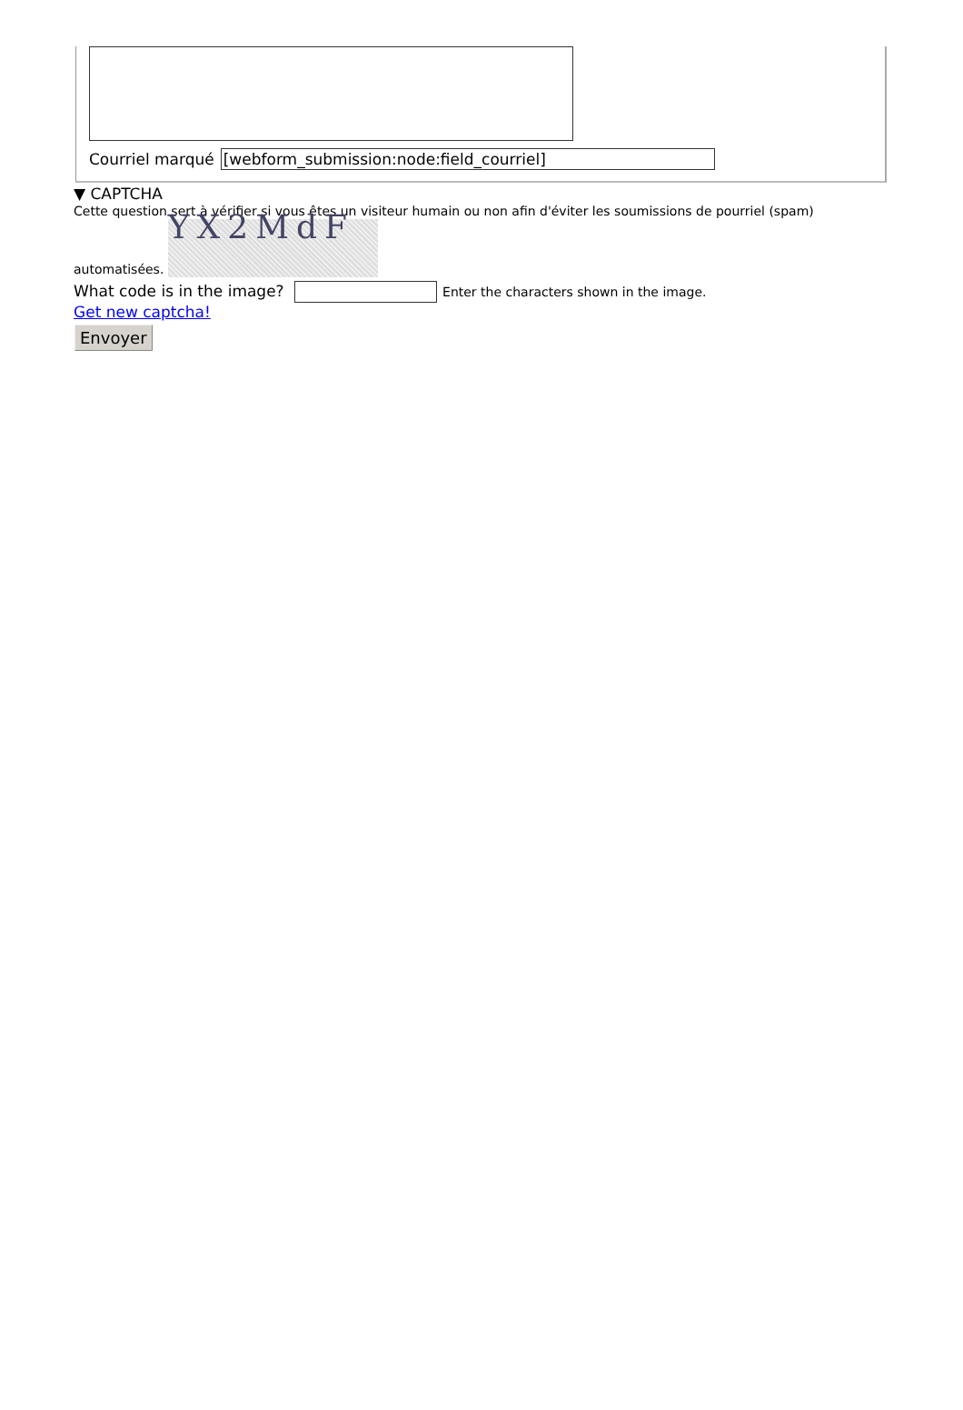Courriel marqué [webform_submission:node:field_courriel]
▼ CAPTCHA
Cette question sert à vérifier si vous êtes un visiteur humain ou non afin d'éviter les soumissions de pourriel (spam) automatisées. YX2MdF
What code is in the image? Enter the characters shown in the image.
Get new captcha!
Envoyer